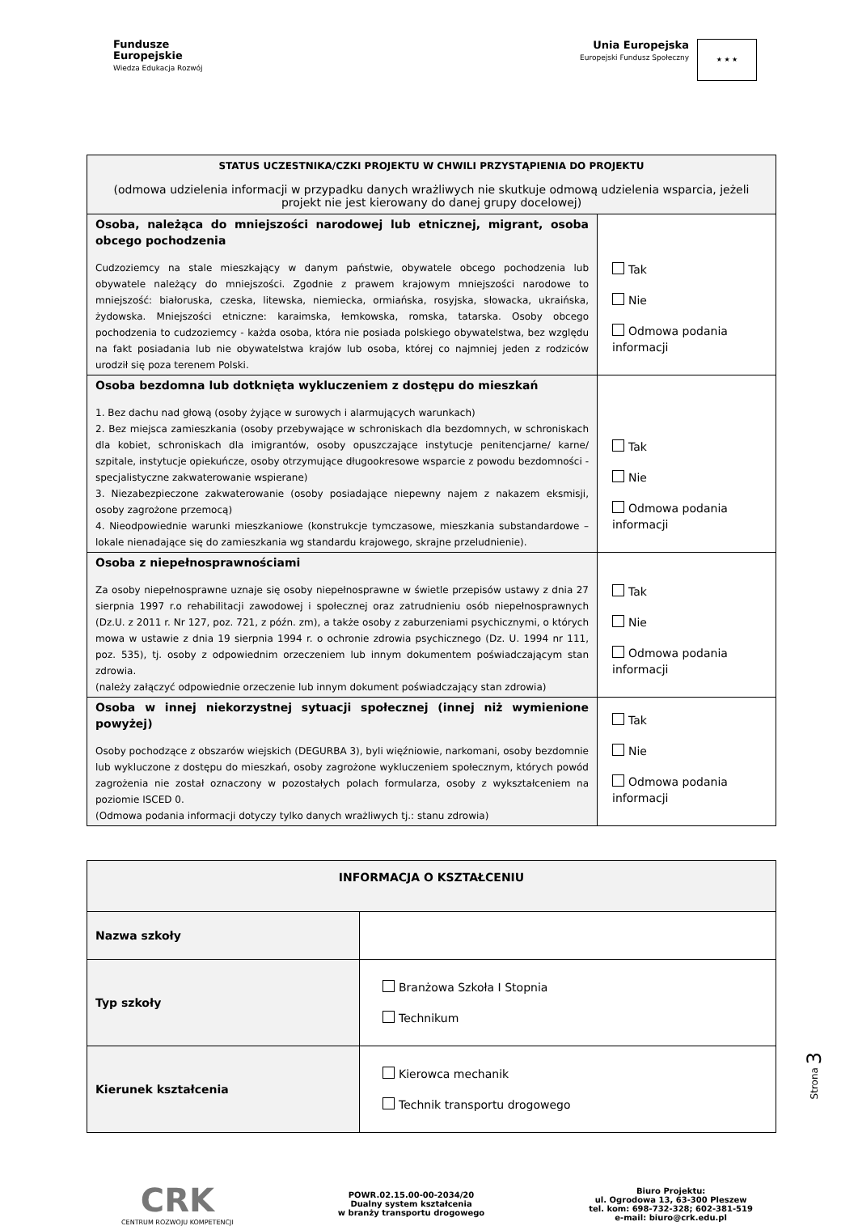Fundusze
Europejskie
Wiedza Edukacja Rozwój
Unia Europejska
Europejski Fundusz Społeczny
★ ★ ★
| STATUS UCZESTNIKA/CZKI PROJEKTU W CHWILI PRZYSTĄPIENIA DO PROJEKTU (odmowa udzielenia informacji w przypadku danych wrażliwych nie skutkuje odmową udzielenia wsparcia, jeżeli projekt nie jest kierowany do danej grupy docelowej) | |
| Osoba, należąca do mniejszości narodowej lub etnicznej, migrant, osoba obcego pochodzenia Cudzoziemcy na stale mieszkający w danym państwie, obywatele obcego pochodzenia lub obywatele należący do mniejszości. Zgodnie z prawem krajowym mniejszości narodowe to mniejszość: białoruska, czeska, litewska, niemiecka, ormiańska, rosyjska, słowacka, ukraińska, żydowska. Mniejszości etniczne: karaimska, łemkowska, romska, tatarska. Osoby obcego pochodzenia to cudzoziemcy - każda osoba, która nie posiada polskiego obywatelstwa, bez względu na fakt posiadania lub nie obywatelstwa krajów lub osoba, której co najmniej jeden z rodziców urodził się poza terenem Polski. | Tak Nie Odmowa podania informacji |
| Osoba bezdomna lub dotknięta wykluczeniem z dostępu do mieszkań 1. Bez dachu nad głową (osoby żyjące w surowych i alarmujących warunkach) 2. Bez miejsca zamieszkania (osoby przebywające w schroniskach dla bezdomnych, w schroniskach dla kobiet, schroniskach dla imigrantów, osoby opuszczające instytucje penitencjarne/ karne/ szpitale, instytucje opiekuńcze, osoby otrzymujące długookresowe wsparcie z powodu bezdomności - specjalistyczne zakwaterowanie wspierane) 3. Niezabezpieczone zakwaterowanie (osoby posiadające niepewny najem z nakazem eksmisji, osoby zagrożone przemocą) 4. Nieodpowiednie warunki mieszkaniowe (konstrukcje tymczasowe, mieszkania substandardowe – lokale nienadające się do zamieszkania wg standardu krajowego, skrajne przeludnienie). | Tak Nie Odmowa podania informacji |
| Osoba z niepełnosprawnościami Za osoby niepełnosprawne uznaje się osoby niepełnosprawne w świetle przepisów ustawy z dnia 27 sierpnia 1997 r.o rehabilitacji zawodowej i społecznej oraz zatrudnieniu osób niepełnosprawnych (Dz.U. z 2011 r. Nr 127, poz. 721, z późn. zm), a także osoby z zaburzeniami psychicznymi, o których mowa w ustawie z dnia 19 sierpnia 1994 r. o ochronie zdrowia psychicznego (Dz. U. 1994 nr 111, poz. 535), tj. osoby z odpowiednim orzeczeniem lub innym dokumentem poświadczającym stan zdrowia. (należy załączyć odpowiednie orzeczenie lub innym dokument poświadczający stan zdrowia) | Tak Nie Odmowa podania informacji |
| Osoba w innej niekorzystnej sytuacji społecznej (innej niż wymienione powyżej) Osoby pochodzące z obszarów wiejskich (DEGURBA 3), byli więźniowie, narkomani, osoby bezdomnie lub wykluczone z dostępu do mieszkań, osoby zagrożone wykluczeniem społecznym, których powód zagrożenia nie został oznaczony w pozostałych polach formularza, osoby z wykształceniem na poziomie ISCED 0. (Odmowa podania informacji dotyczy tylko danych wrażliwych tj.: stanu zdrowia) | Tak Nie Odmowa podania informacji |
| INFORMACJA O KSZTAŁCENIU | |
| Nazwa szkoły | |
| Typ szkoły | Branżowa Szkoła I Stopnia Technikum |
| Kierunek kształcenia | Kierowca mechanik Technik transportu drogowego |
CRK
CENTRUM ROZWOJU KOMPETENCJI
POWR.02.15.00-00-2034/20
Dualny system kształcenia
w branży transportu drogowego
Biuro Projektu:
ul. Ogrodowa 13, 63-300 Pleszew
tel. kom: 698-732-328; 602-381-519
e-mail: biuro@crk.edu.pl
Strona 3